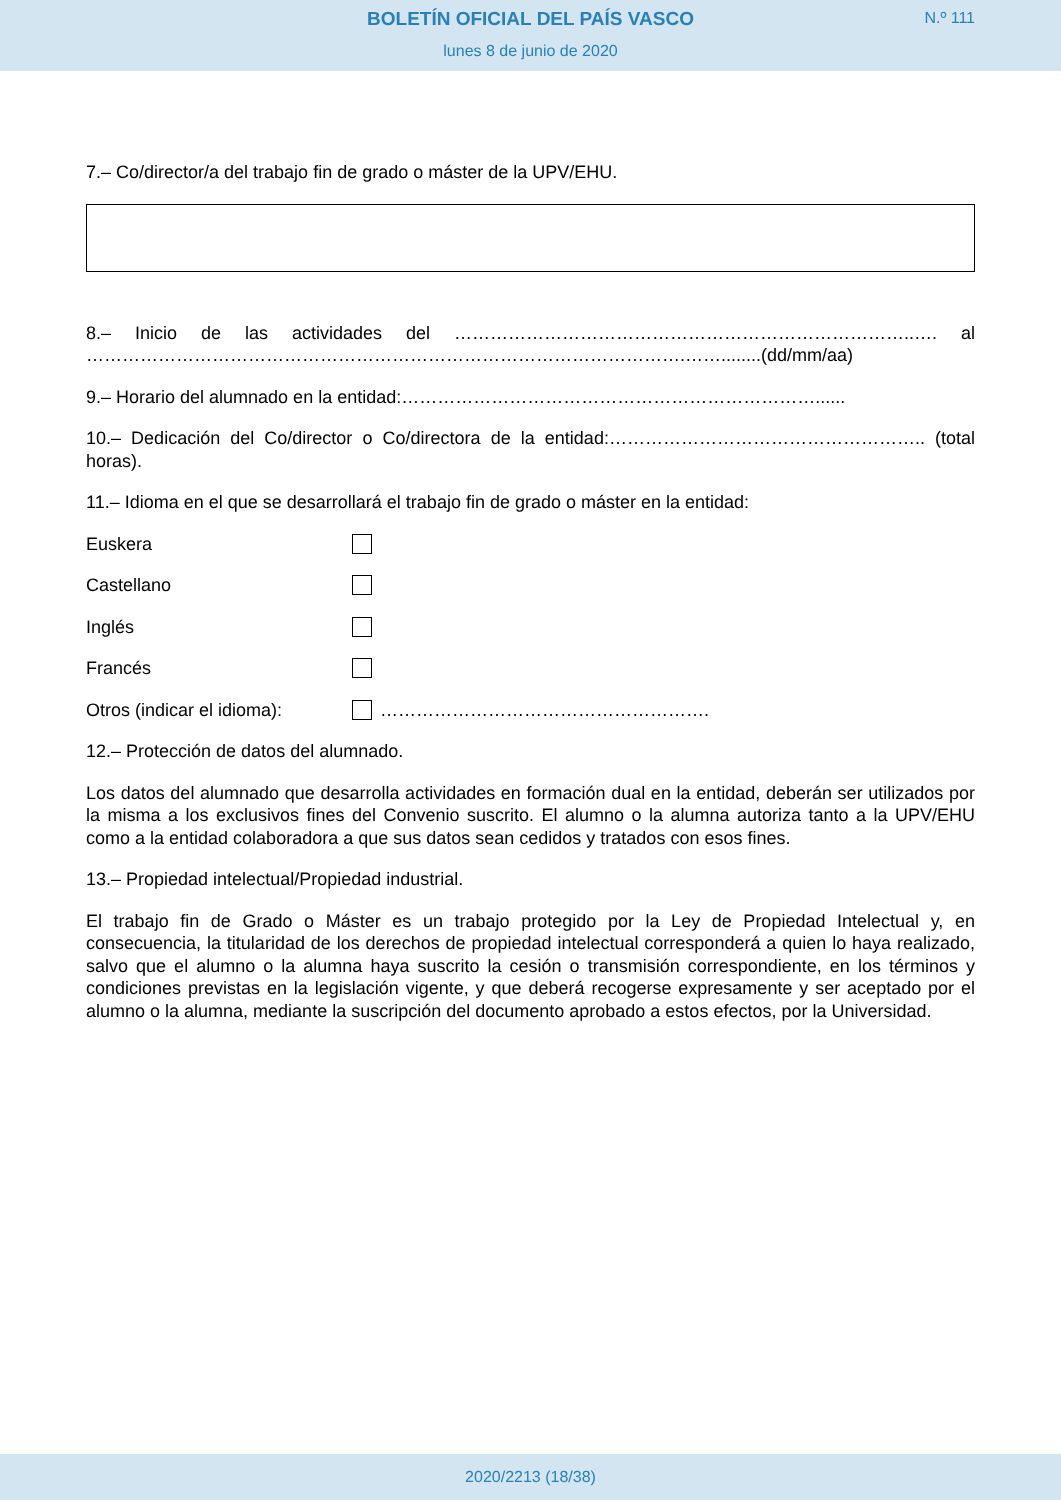BOLETÍN OFICIAL DEL PAÍS VASCO
N.º 111
lunes 8 de junio de 2020
7.– Co/director/a del trabajo fin de grado o máster de la UPV/EHU.
8.– Inicio de las actividades del …………………………………………………………………..…. al ……………………………………………………………………………………….……........(dd/mm/aa)
9.– Horario del alumnado en la entidad:……………………………………………………………......
10.– Dedicación del Co/director o Co/directora de la entidad:…………………………………………….. (total horas).
11.– Idioma en el que se desarrollará el trabajo fin de grado o máster en la entidad:
Euskera
Castellano
Inglés
Francés
Otros (indicar el idioma): ……………………………………………….
12.– Protección de datos del alumnado.
Los datos del alumnado que desarrolla actividades en formación dual en la entidad, deberán ser utilizados por la misma a los exclusivos fines del Convenio suscrito. El alumno o la alumna autoriza tanto a la UPV/EHU como a la entidad colaboradora a que sus datos sean cedidos y tratados con esos fines.
13.– Propiedad intelectual/Propiedad industrial.
El trabajo fin de Grado o Máster es un trabajo protegido por la Ley de Propiedad Intelectual y, en consecuencia, la titularidad de los derechos de propiedad intelectual corresponderá a quien lo haya realizado, salvo que el alumno o la alumna haya suscrito la cesión o transmisión correspondiente, en los términos y condiciones previstas en la legislación vigente, y que deberá recogerse expresamente y ser aceptado por el alumno o la alumna, mediante la suscripción del documento aprobado a estos efectos, por la Universidad.
2020/2213 (18/38)